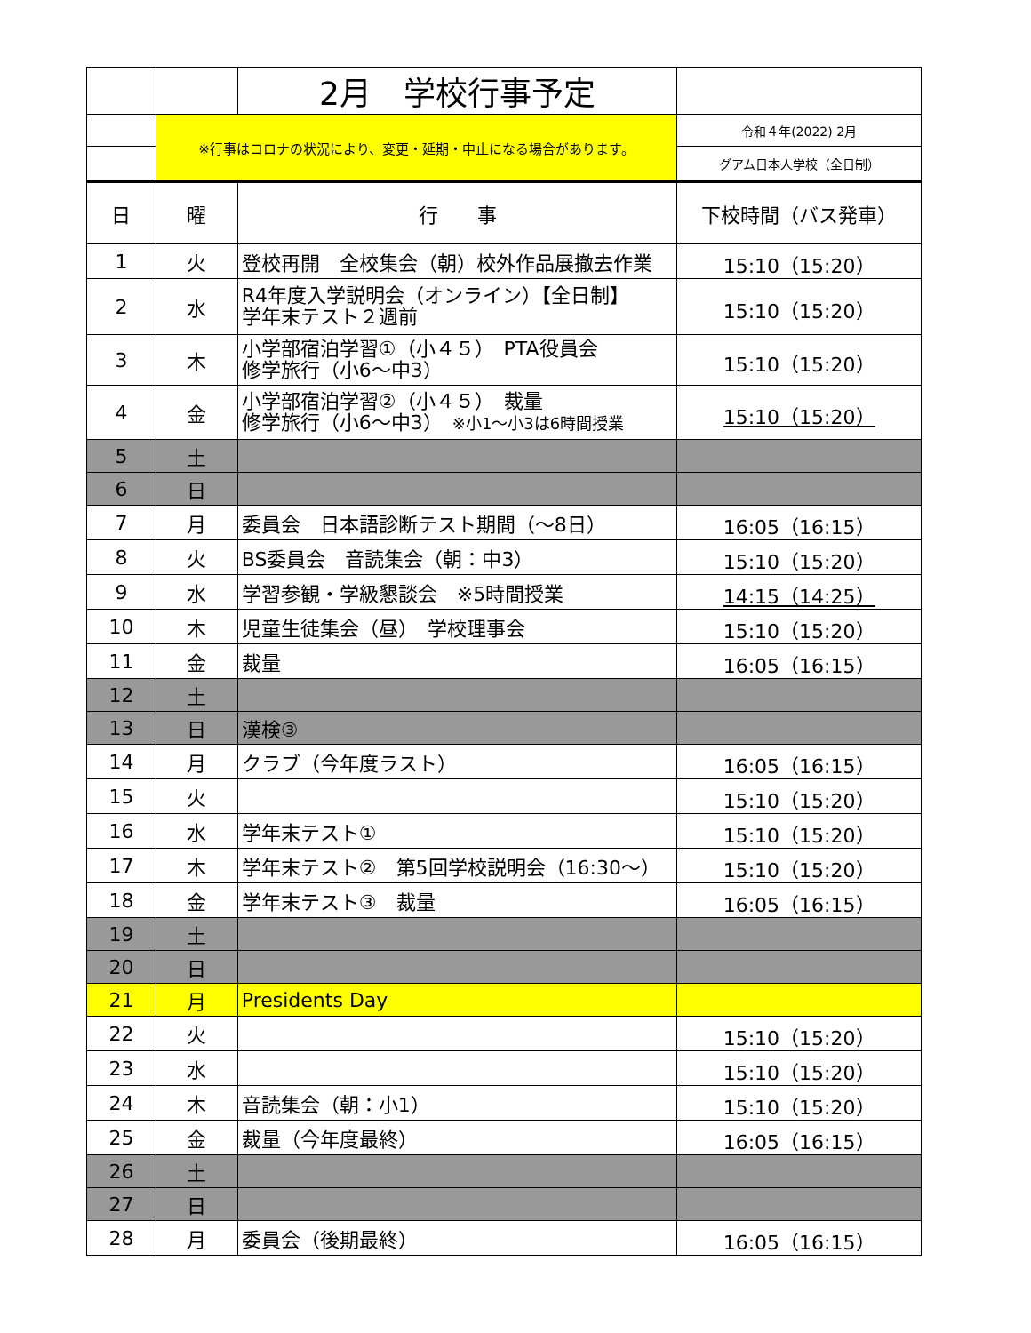| | | 2月 学校行事予定 | |
| | ※行事はコロナの状況により、変更・延期・中止になる場合があります。 | | 令和４年(2022) 2月 |
| | | | グアム日本人学校（全日制） |
| 日 | 曜 | 行 事 | 下校時間（バス発車） |
| 1 | 火 | 登校再開 全校集会（朝）校外作品展撤去作業 | 15:10（15:20） |
| 2 | 水 | R4年度入学説明会（オンライン）【全日制】 学年末テスト２週前 | 15:10（15:20） |
| 3 | 木 | 小学部宿泊学習①（小４５） PTA役員会 修学旅行（小6～中3） | 15:10（15:20） |
| 4 | 金 | 小学部宿泊学習②（小４５） 裁量 修学旅行（小6～中3） ※小1～小3は6時間授業 | 15:10（15:20） |
| 5 | 土 | | |
| 6 | 日 | | |
| 7 | 月 | 委員会 日本語診断テスト期間（～8日） | 16:05（16:15） |
| 8 | 火 | BS委員会 音読集会（朝：中3） | 15:10（15:20） |
| 9 | 水 | 学習参観・学級懇談会 ※5時間授業 | 14:15（14:25） |
| 10 | 木 | 児童生徒集会（昼） 学校理事会 | 15:10（15:20） |
| 11 | 金 | 裁量 | 16:05（16:15） |
| 12 | 土 | | |
| 13 | 日 | 漢検③ | |
| 14 | 月 | クラブ（今年度ラスト） | 16:05（16:15） |
| 15 | 火 | | 15:10（15:20） |
| 16 | 水 | 学年末テスト① | 15:10（15:20） |
| 17 | 木 | 学年末テスト② 第5回学校説明会（16:30～） | 15:10（15:20） |
| 18 | 金 | 学年末テスト③ 裁量 | 16:05（16:15） |
| 19 | 土 | | |
| 20 | 日 | | |
| 21 | 月 | Presidents Day | |
| 22 | 火 | | 15:10（15:20） |
| 23 | 水 | | 15:10（15:20） |
| 24 | 木 | 音読集会（朝：小1） | 15:10（15:20） |
| 25 | 金 | 裁量（今年度最終） | 16:05（16:15） |
| 26 | 土 | | |
| 27 | 日 | | |
| 28 | 月 | 委員会（後期最終） | 16:05（16:15） |